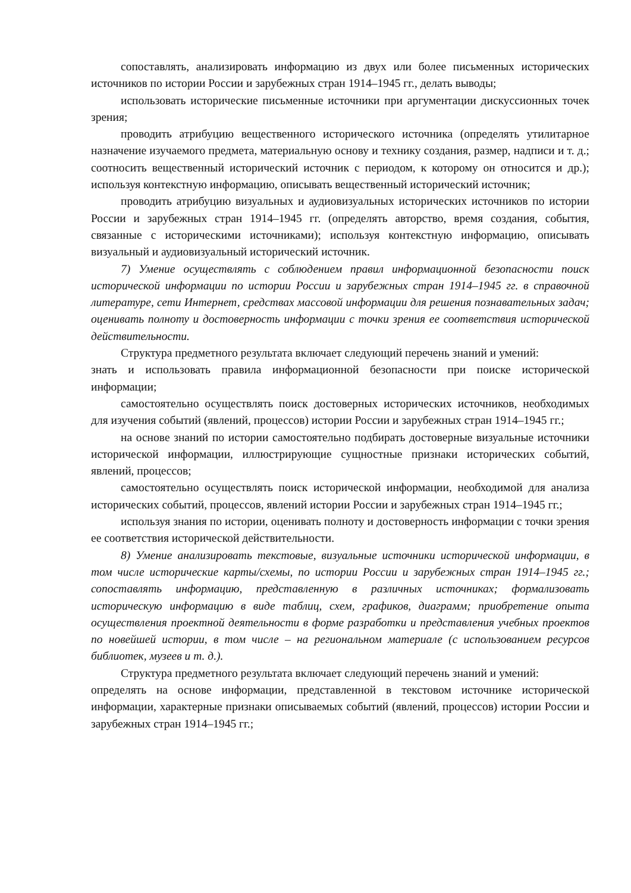сопоставлять, анализировать информацию из двух или более письменных исторических источников по истории России и зарубежных стран 1914–1945 гг., делать выводы;
использовать исторические письменные источники при аргументации дискуссионных точек зрения;
проводить атрибуцию вещественного исторического источника (определять утилитарное назначение изучаемого предмета, материальную основу и технику создания, размер, надписи и т. д.; соотносить вещественный исторический источник с периодом, к которому он относится и др.); используя контекстную информацию, описывать вещественный исторический источник;
проводить атрибуцию визуальных и аудиовизуальных исторических источников по истории России и зарубежных стран 1914–1945 гг. (определять авторство, время создания, события, связанные с историческими источниками); используя контекстную информацию, описывать визуальный и аудиовизуальный исторический источник.
7) Умение осуществлять с соблюдением правил информационной безопасности поиск исторической информации по истории России и зарубежных стран 1914–1945 гг. в справочной литературе, сети Интернет, средствах массовой информации для решения познавательных задач; оценивать полноту и достоверность информации с точки зрения ее соответствия исторической действительности.
Структура предметного результата включает следующий перечень знаний и умений:
знать и использовать правила информационной безопасности при поиске исторической информации;
самостоятельно осуществлять поиск достоверных исторических источников, необходимых для изучения событий (явлений, процессов) истории России и зарубежных стран 1914–1945 гг.;
на основе знаний по истории самостоятельно подбирать достоверные визуальные источники исторической информации, иллюстрирующие сущностные признаки исторических событий, явлений, процессов;
самостоятельно осуществлять поиск исторической информации, необходимой для анализа исторических событий, процессов, явлений истории России и зарубежных стран 1914–1945 гг.;
используя знания по истории, оценивать полноту и достоверность информации с точки зрения ее соответствия исторической действительности.
8) Умение анализировать текстовые, визуальные источники исторической информации, в том числе исторические карты/схемы, по истории России и зарубежных стран 1914–1945 гг.; сопоставлять информацию, представленную в различных источниках; формализовать историческую информацию в виде таблиц, схем, графиков, диаграмм; приобретение опыта осуществления проектной деятельности в форме разработки и представления учебных проектов по новейшей истории, в том числе – на региональном материале (с использованием ресурсов библиотек, музеев и т. д.).
Структура предметного результата включает следующий перечень знаний и умений:
определять на основе информации, представленной в текстовом источнике исторической информации, характерные признаки описываемых событий (явлений, процессов) истории России и зарубежных стран 1914–1945 гг.;